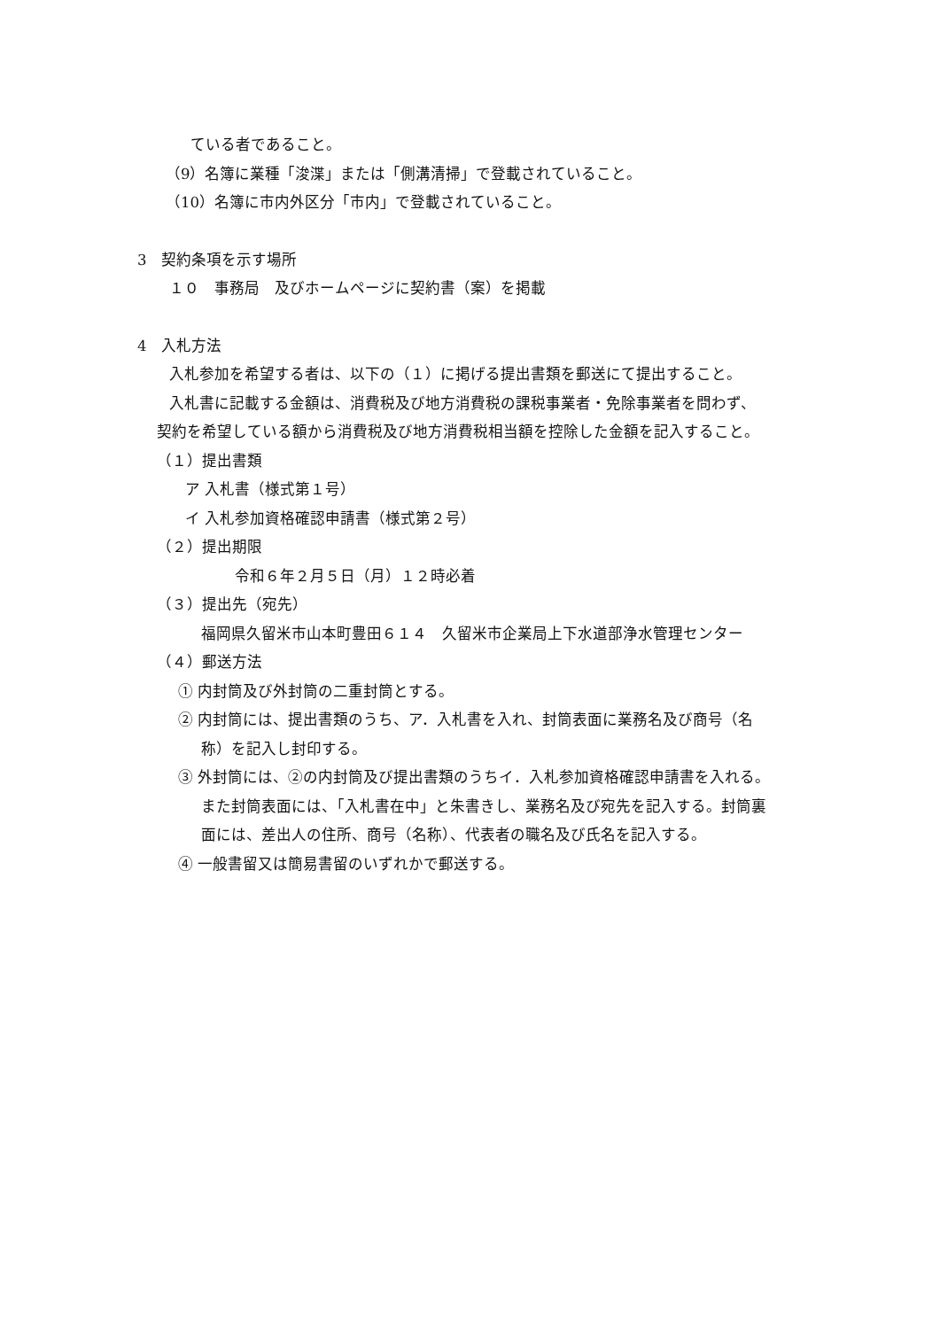ている者であること。
（9）名簿に業種「浚渫」または「側溝清掃」で登載されていること。
（10）名簿に市内外区分「市内」で登載されていること。
3　契約条項を示す場所
１０　事務局　及びホームページに契約書（案）を掲載
4　入札方法
入札参加を希望する者は、以下の（１）に掲げる提出書類を郵送にて提出すること。
入札書に記載する金額は、消費税及び地方消費税の課税事業者・免除事業者を問わず、
契約を希望している額から消費税及び地方消費税相当額を控除した金額を記入すること。
（１）提出書類
ア 入札書（様式第１号）
イ 入札参加資格確認申請書（様式第２号）
（２）提出期限
令和６年２月５日（月）１２時必着
（３）提出先（宛先）
福岡県久留米市山本町豊田６１４　久留米市企業局上下水道部浄水管理センター
（４）郵送方法
① 内封筒及び外封筒の二重封筒とする。
② 内封筒には、提出書類のうち、ア．入札書を入れ、封筒表面に業務名及び商号（名
称）を記入し封印する。
③ 外封筒には、②の内封筒及び提出書類のうちイ．入札参加資格確認申請書を入れる。
また封筒表面には、「入札書在中」と朱書きし、業務名及び宛先を記入する。封筒裏
面には、差出人の住所、商号（名称）、代表者の職名及び氏名を記入する。
④ 一般書留又は簡易書留のいずれかで郵送する。